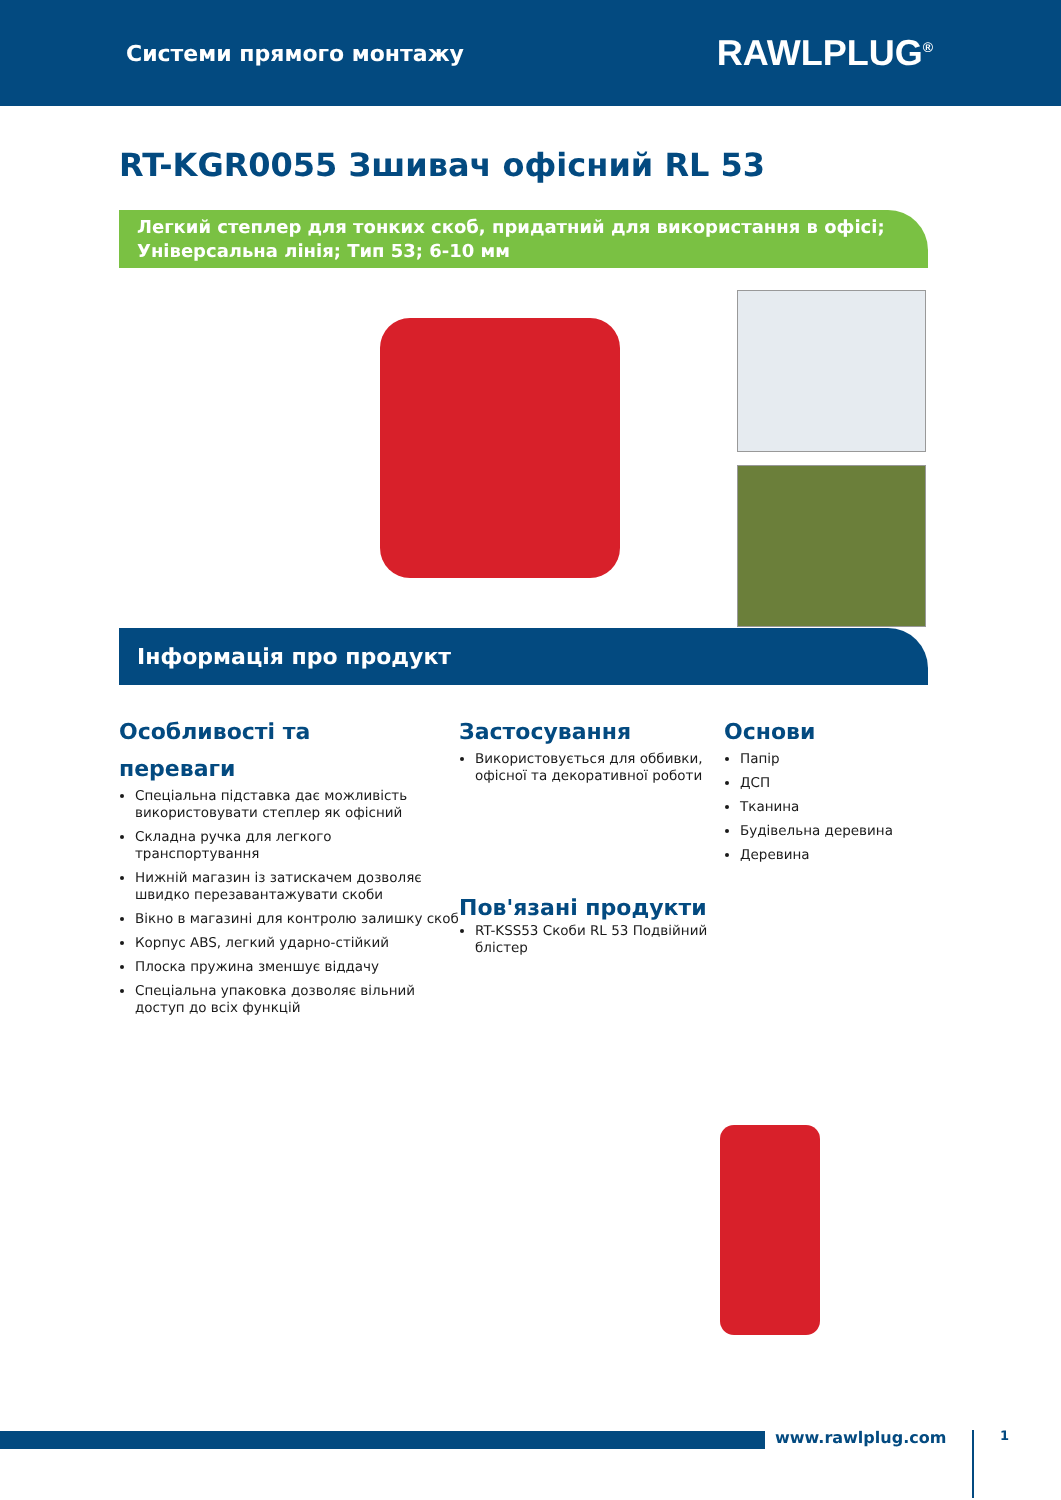Системи прямого монтажу RAWLPLUG<sup>®</sup>
RT-KGR0055 Зшивач офісний RL 53
Легкий степлер для тонких скоб, придатний для використання в офісі;
Універсальна лінія; Тип 53; 6-10 мм
Інформація про продукт
Особливості та
переваги
Спеціальна підставка дає можливість використовувати степлер як офісний
Складна ручка для легкого транспортування
Нижній магазин із затискачем дозволяє швидко перезавантажувати скоби
Вікно в магазині для контролю залишку скоб
Корпус ABS, легкий ударно-стійкий
Плоска пружина зменшує віддачу
Спеціальна упаковка дозволяє вільний доступ до всіх функцій
Застосування
Використовується для оббивки, офісної та декоративної роботи
Пов'язані продукти
RT-KSS53 Скоби RL 53 Подвійний блістер
Основи
Папір
ДСП
Тканина
Будівельна деревина
Деревина
www.rawlplug.com 1